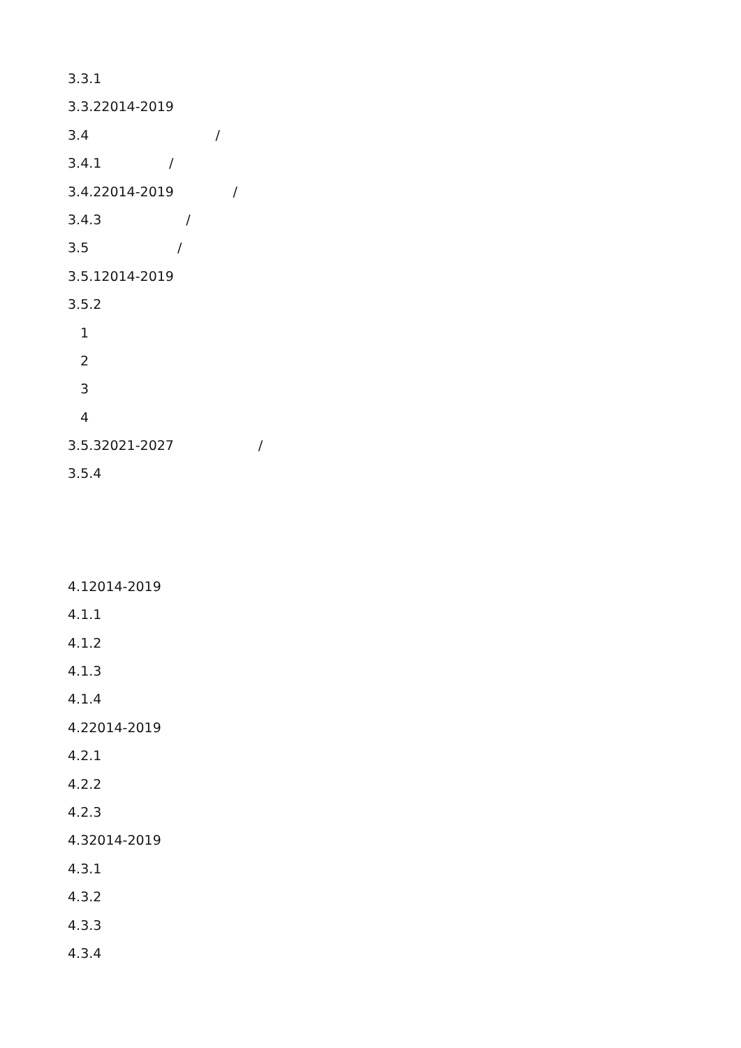3.3.1
3.3.22014-2019
3.4 /
3.4.1 /
3.4.22014-2019 /
3.4.3 /
3.5 /
3.5.12014-2019
3.5.2
1
2
3
4
3.5.32021-2027 /
3.5.4
4.12014-2019
4.1.1
4.1.2
4.1.3
4.1.4
4.22014-2019
4.2.1
4.2.2
4.2.3
4.32014-2019
4.3.1
4.3.2
4.3.3
4.3.4